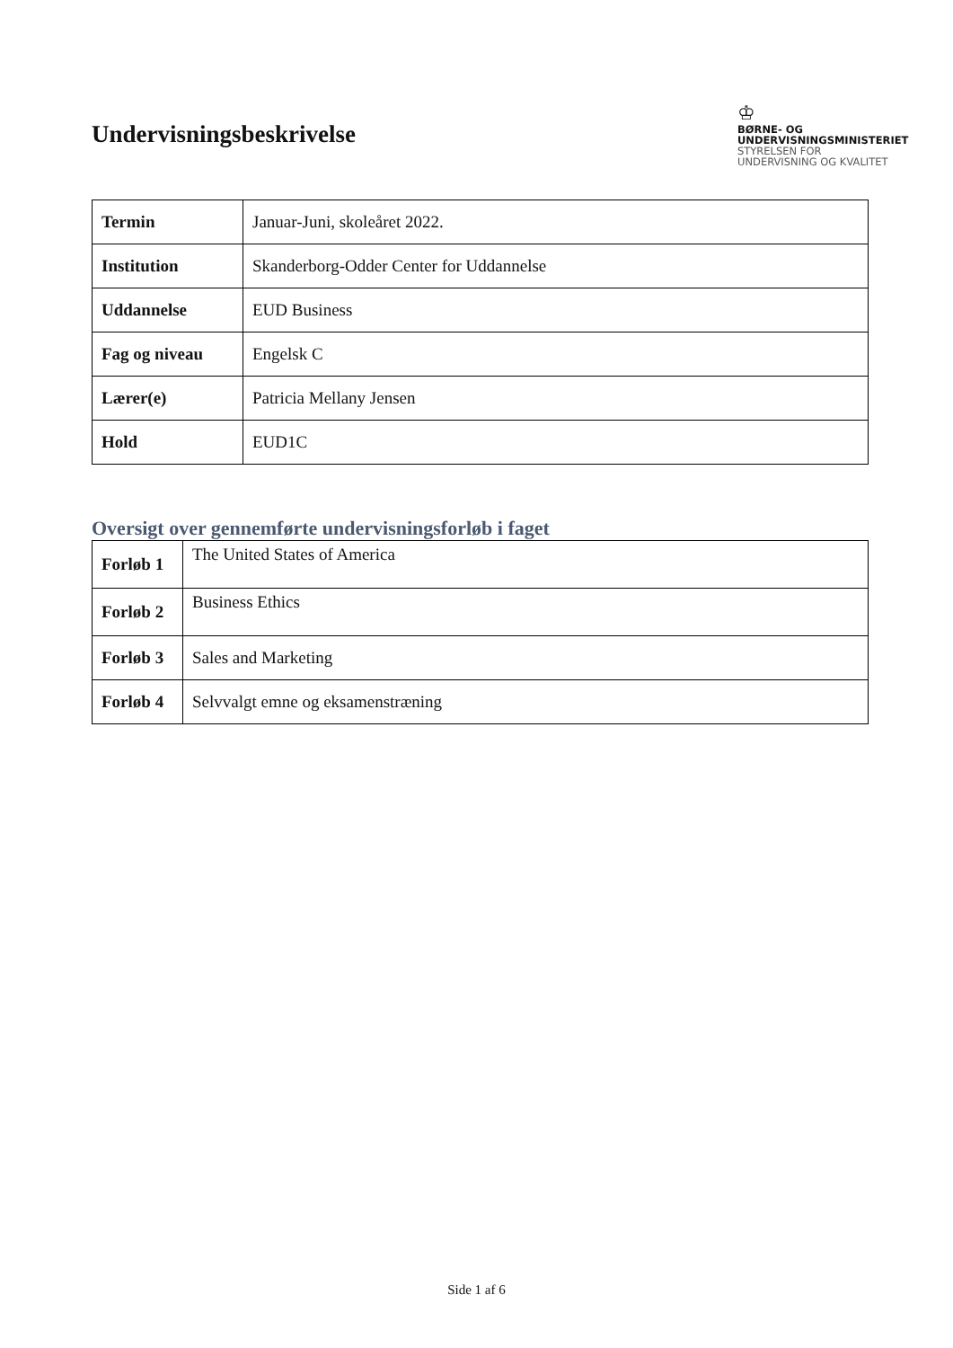Undervisningsbeskrivelse
♔
BØRNE- OG
UNDERVISNINGSMINISTERIET
STYRELSEN FOR
UNDERVISNING OG KVALITET
| Termin | Januar-Juni, skoleåret 2022. |
| Institution | Skanderborg-Odder Center for Uddannelse |
| Uddannelse | EUD Business |
| Fag og niveau | Engelsk C |
| Lærer(e) | Patricia Mellany Jensen |
| Hold | EUD1C |
Oversigt over gennemførte undervisningsforløb i faget
| Forløb 1 | The United States of America |
| Forløb 2 | Business Ethics |
| Forløb 3 | Sales and Marketing |
| Forløb 4 | Selvvalgt emne og eksamenstræning |
Side 1 af 6